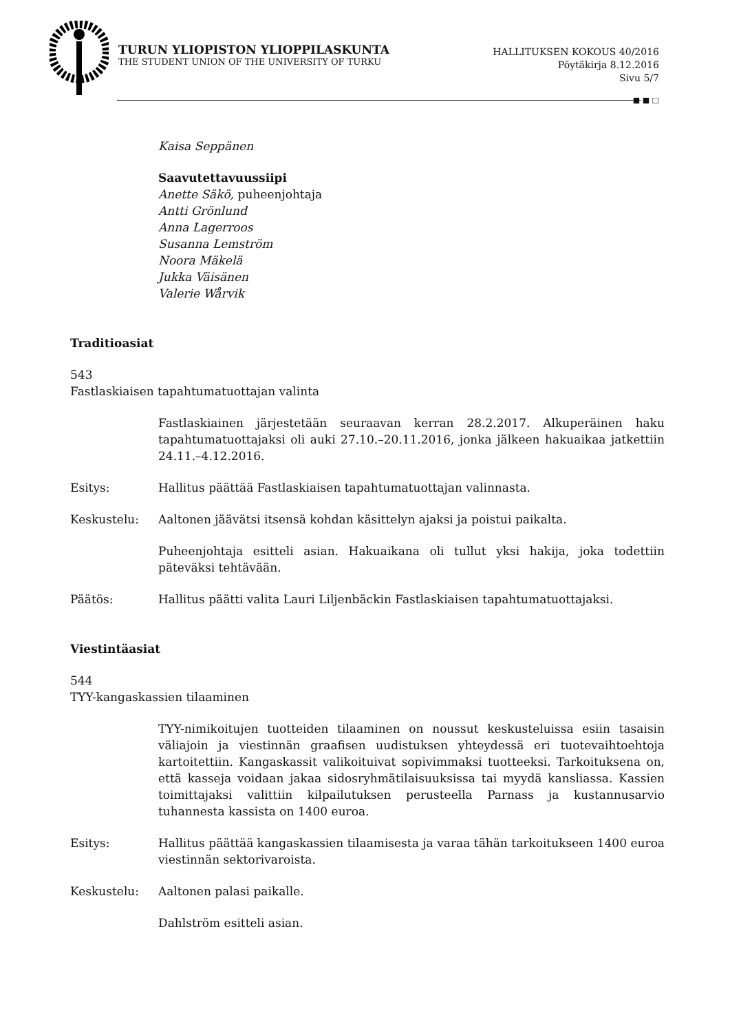TURUN YLIOPISTON YLIOPPILASKUNTA
THE STUDENT UNION OF THE UNIVERSITY OF TURKU
HALLITUKSEN KOKOUS 40/2016
Pöytäkirja 8.12.2016
Sivu 5/7
■ ■ □
Kaisa Seppänen
Saavutettavuussiipi
Anette Säkö, puheenjohtaja
Antti Grönlund
Anna Lagerroos
Susanna Lemström
Noora Mäkelä
Jukka Väisänen
Valerie Wårvik
Traditioasiat
543
Fastlaskiaisen tapahtumatuottajan valinta
Fastlaskiainen järjestetään seuraavan kerran 28.2.2017. Alkuperäinen haku tapahtumatuottajaksi oli auki 27.10.–20.11.2016, jonka jälkeen hakuaikaa jatkettiin 24.11.–4.12.2016.
Esitys: Hallitus päättää Fastlaskiaisen tapahtumatuottajan valinnasta.
Keskustelu: Aaltonen jäävätsi itsensä kohdan käsittelyn ajaksi ja poistui paikalta.
Puheenjohtaja esitteli asian. Hakuaikana oli tullut yksi hakija, joka todettiin päteväksi tehtävään.
Päätös: Hallitus päätti valita Lauri Liljenbäckin Fastlaskiaisen tapahtumatuottajaksi.
Viestintäasiat
544
TYY-kangaskassien tilaaminen
TYY-nimikoitujen tuotteiden tilaaminen on noussut keskusteluissa esiin tasaisin väliajoin ja viestinnän graafisen uudistuksen yhteydessä eri tuotevaihtoehtoja kartoitettiin. Kangaskassit valikoituivat sopivimmaksi tuotteeksi. Tarkoituksena on, että kasseja voidaan jakaa sidosryhmätilaisuuksissa tai myydä kansliassa. Kassien toimittajaksi valittiin kilpailutuksen perusteella Parnass ja kustannusarvio tuhannesta kassista on 1400 euroa.
Esitys: Hallitus päättää kangaskassien tilaamisesta ja varaa tähän tarkoitukseen 1400 euroa viestinnän sektorivaroista.
Keskustelu: Aaltonen palasi paikalle.
Dahlström esitteli asian.